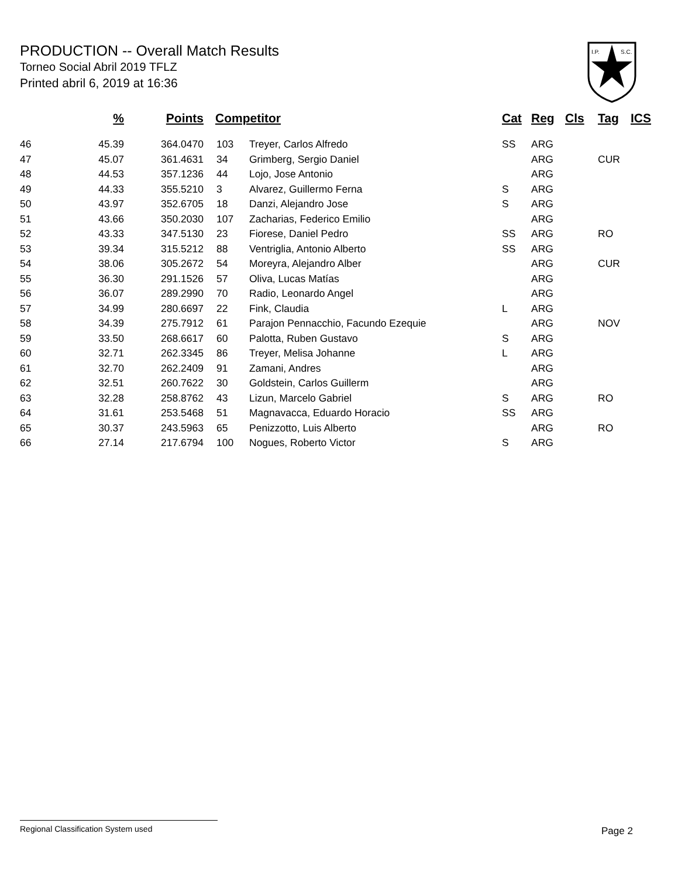PRODUCTION -- Overall Match Results
Torneo Social Abril 2019 TFLZ
Printed abril 6, 2019 at 16:36
I.P.
S.C.
| | % | Points | Competitor | | Cat | Reg | Cls | Tag | ICS |
| --- | --- | --- | --- | --- | --- | --- | --- | --- | --- |
| 46 | 45.39 | 364.0470 | 103 | Treyer, Carlos Alfredo | SS | ARG | | | |
| 47 | 45.07 | 361.4631 | 34 | Grimberg, Sergio Daniel | | ARG | | CUR | |
| 48 | 44.53 | 357.1236 | 44 | Lojo, Jose Antonio | | ARG | | | |
| 49 | 44.33 | 355.5210 | 3 | Alvarez, Guillermo Ferna | S | ARG | | | |
| 50 | 43.97 | 352.6705 | 18 | Danzi, Alejandro Jose | S | ARG | | | |
| 51 | 43.66 | 350.2030 | 107 | Zacharias, Federico Emilio | | ARG | | | |
| 52 | 43.33 | 347.5130 | 23 | Fiorese, Daniel Pedro | SS | ARG | | RO | |
| 53 | 39.34 | 315.5212 | 88 | Ventriglia, Antonio Alberto | SS | ARG | | | |
| 54 | 38.06 | 305.2672 | 54 | Moreyra, Alejandro Alber | | ARG | | CUR | |
| 55 | 36.30 | 291.1526 | 57 | Oliva, Lucas Matías | | ARG | | | |
| 56 | 36.07 | 289.2990 | 70 | Radio, Leonardo Angel | | ARG | | | |
| 57 | 34.99 | 280.6697 | 22 | Fink, Claudia | L | ARG | | | |
| 58 | 34.39 | 275.7912 | 61 | Parajon Pennacchio, Facundo Ezequie | | ARG | | NOV | |
| 59 | 33.50 | 268.6617 | 60 | Palotta, Ruben Gustavo | S | ARG | | | |
| 60 | 32.71 | 262.3345 | 86 | Treyer, Melisa Johanne | L | ARG | | | |
| 61 | 32.70 | 262.2409 | 91 | Zamani, Andres | | ARG | | | |
| 62 | 32.51 | 260.7622 | 30 | Goldstein, Carlos Guillerm | | ARG | | | |
| 63 | 32.28 | 258.8762 | 43 | Lizun, Marcelo Gabriel | S | ARG | | RO | |
| 64 | 31.61 | 253.5468 | 51 | Magnavacca, Eduardo Horacio | SS | ARG | | | |
| 65 | 30.37 | 243.5963 | 65 | Penizzotto, Luis Alberto | | ARG | | RO | |
| 66 | 27.14 | 217.6794 | 100 | Nogues, Roberto Victor | S | ARG | | | |
Regional Classification System used
Page 2